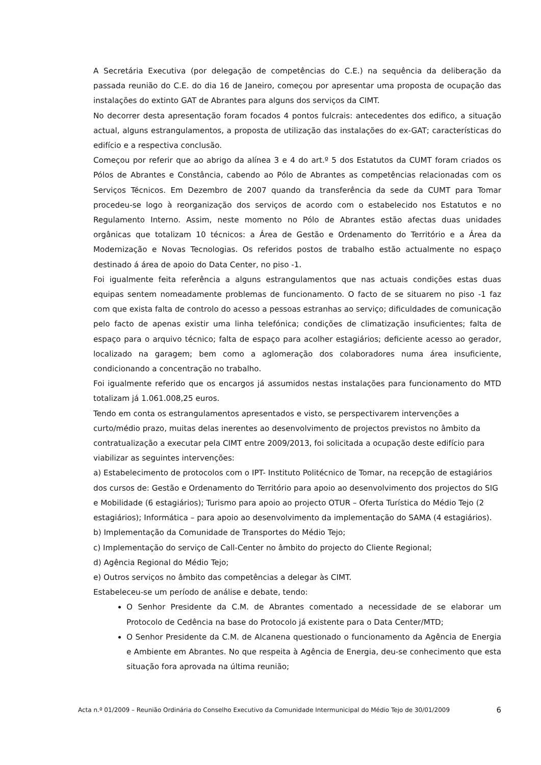A Secretária Executiva (por delegação de competências do C.E.) na sequência da deliberação da passada reunião do C.E. do dia 16 de Janeiro, começou por apresentar uma proposta de ocupação das instalações do extinto GAT de Abrantes para alguns dos serviços da CIMT.
No decorrer desta apresentação foram focados 4 pontos fulcrais: antecedentes dos edifico, a situação actual, alguns estrangulamentos, a proposta de utilização das instalações do ex-GAT; características do edifício e a respectiva conclusão.
Começou por referir que ao abrigo da alínea 3 e 4 do art.º 5 dos Estatutos da CUMT foram criados os Pólos de Abrantes e Constância, cabendo ao Pólo de Abrantes as competências relacionadas com os Serviços Técnicos. Em Dezembro de 2007 quando da transferência da sede da CUMT para Tomar procedeu-se logo à reorganização dos serviços de acordo com o estabelecido nos Estatutos e no Regulamento Interno. Assim, neste momento no Pólo de Abrantes estão afectas duas unidades orgânicas que totalizam 10 técnicos: a Área de Gestão e Ordenamento do Território e a Área da Modernização e Novas Tecnologias. Os referidos postos de trabalho estão actualmente no espaço destinado á área de apoio do Data Center, no piso -1.
Foi igualmente feita referência a alguns estrangulamentos que nas actuais condições estas duas equipas sentem nomeadamente problemas de funcionamento. O facto de se situarem no piso -1 faz com que exista falta de controlo do acesso a pessoas estranhas ao serviço; dificuldades de comunicação pelo facto de apenas existir uma linha telefónica; condições de climatização insuficientes; falta de espaço para o arquivo técnico; falta de espaço para acolher estagiários; deficiente acesso ao gerador, localizado na garagem; bem como a aglomeração dos colaboradores numa área insuficiente, condicionando a concentração no trabalho.
Foi igualmente referido que os encargos já assumidos nestas instalações para funcionamento do MTD totalizam já 1.061.008,25 euros.
Tendo em conta os estrangulamentos apresentados e visto, se perspectivarem intervenções a curto/médio prazo, muitas delas inerentes ao desenvolvimento de projectos previstos no âmbito da contratualização a executar pela CIMT entre 2009/2013, foi solicitada a ocupação deste edifício para viabilizar as seguintes intervenções:
a) Estabelecimento de protocolos com o IPT- Instituto Politécnico de Tomar, na recepção de estagiários dos cursos de: Gestão e Ordenamento do Território para apoio ao desenvolvimento dos projectos do SIG e Mobilidade (6 estagiários); Turismo para apoio ao projecto OTUR – Oferta Turística do Médio Tejo (2 estagiários); Informática – para apoio ao desenvolvimento da implementação do SAMA (4 estagiários).
b) Implementação da Comunidade de Transportes do Médio Tejo;
c) Implementação do serviço de Call-Center no âmbito do projecto do Cliente Regional;
d) Agência Regional do Médio Tejo;
e) Outros serviços no âmbito das competências a delegar às CIMT.
Estabeleceu-se um período de análise e debate, tendo:
O Senhor Presidente da C.M. de Abrantes comentado a necessidade de se elaborar um Protocolo de Cedência na base do Protocolo já existente para o Data Center/MTD;
O Senhor Presidente da C.M. de Alcanena questionado o funcionamento da Agência de Energia e Ambiente em Abrantes. No que respeita à Agência de Energia, deu-se conhecimento que esta situação fora aprovada na última reunião;
Acta n.º 01/2009 – Reunião Ordinária do Conselho Executivo da Comunidade Intermunicipal do Médio Tejo de 30/01/2009 6